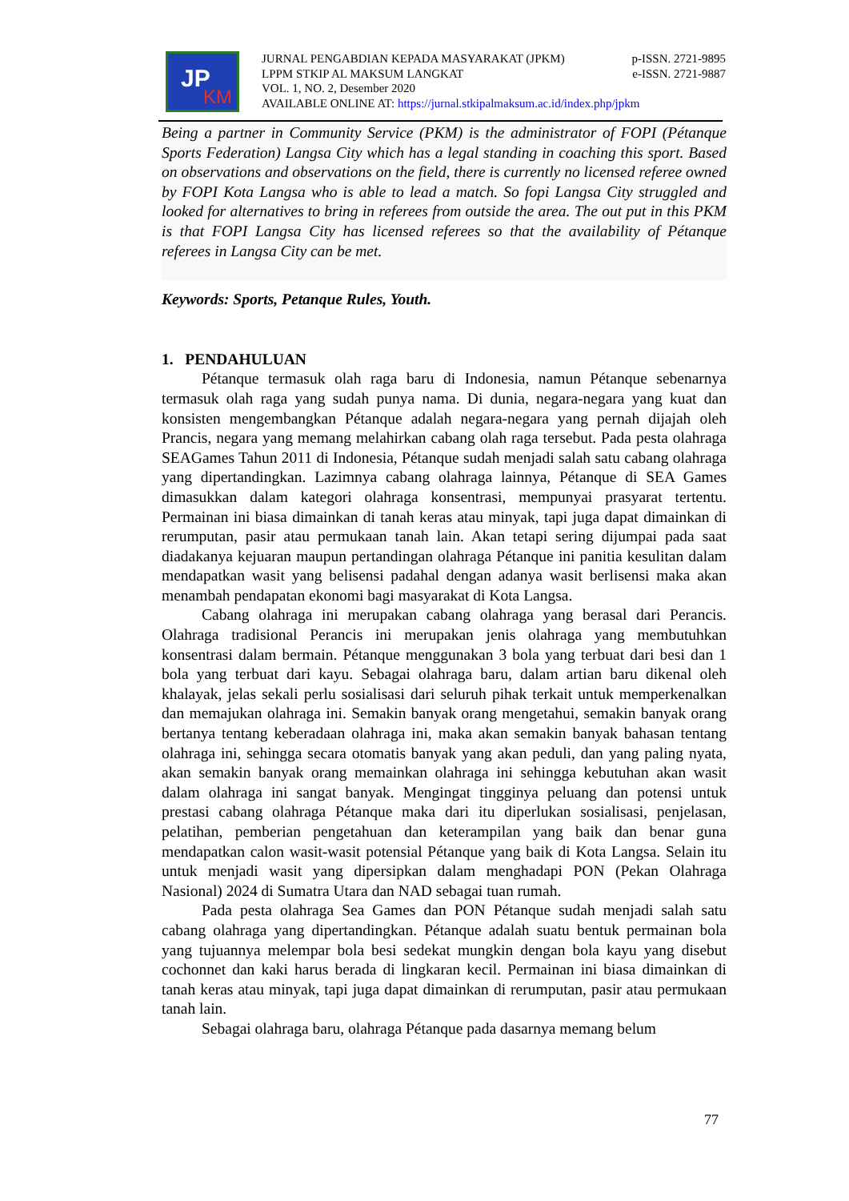JP
KM
JURNAL PENGABDIAN KEPADA MASYARAKAT (JPKM) p-ISSN. 2721-9895
LPPM STKIP AL MAKSUM LANGKAT e-ISSN. 2721-9887
VOL. 1, NO. 2, Desember 2020
AVAILABLE ONLINE AT: https://jurnal.stkipalmaksum.ac.id/index.php/jpkm
Being a partner in Community Service (PKM) is the administrator of FOPI (Pétanque Sports Federation) Langsa City which has a legal standing in coaching this sport. Based on observations and observations on the field, there is currently no licensed referee owned by FOPI Kota Langsa who is able to lead a match. So fopi Langsa City struggled and looked for alternatives to bring in referees from outside the area. The out put in this PKM is that FOPI Langsa City has licensed referees so that the availability of Pétanque referees in Langsa City can be met.
Keywords: Sports, Petanque Rules, Youth.
1. PENDAHULUAN
Pétanque termasuk olah raga baru di Indonesia, namun Pétanque sebenarnya termasuk olah raga yang sudah punya nama. Di dunia, negara-negara yang kuat dan konsisten mengembangkan Pétanque adalah negara-negara yang pernah dijajah oleh Prancis, negara yang memang melahirkan cabang olah raga tersebut. Pada pesta olahraga SEAGames Tahun 2011 di Indonesia, Pétanque sudah menjadi salah satu cabang olahraga yang dipertandingkan. Lazimnya cabang olahraga lainnya, Pétanque di SEA Games dimasukkan dalam kategori olahraga konsentrasi, mempunyai prasyarat tertentu. Permainan ini biasa dimainkan di tanah keras atau minyak, tapi juga dapat dimainkan di rerumputan, pasir atau permukaan tanah lain. Akan tetapi sering dijumpai pada saat diadakanya kejuaran maupun pertandingan olahraga Pétanque ini panitia kesulitan dalam mendapatkan wasit yang belisensi padahal dengan adanya wasit berlisensi maka akan menambah pendapatan ekonomi bagi masyarakat di Kota Langsa.
Cabang olahraga ini merupakan cabang olahraga yang berasal dari Perancis. Olahraga tradisional Perancis ini merupakan jenis olahraga yang membutuhkan konsentrasi dalam bermain. Pétanque menggunakan 3 bola yang terbuat dari besi dan 1 bola yang terbuat dari kayu. Sebagai olahraga baru, dalam artian baru dikenal oleh khalayak, jelas sekali perlu sosialisasi dari seluruh pihak terkait untuk memperkenalkan dan memajukan olahraga ini. Semakin banyak orang mengetahui, semakin banyak orang bertanya tentang keberadaan olahraga ini, maka akan semakin banyak bahasan tentang olahraga ini, sehingga secara otomatis banyak yang akan peduli, dan yang paling nyata, akan semakin banyak orang memainkan olahraga ini sehingga kebutuhan akan wasit dalam olahraga ini sangat banyak. Mengingat tingginya peluang dan potensi untuk prestasi cabang olahraga Pétanque maka dari itu diperlukan sosialisasi, penjelasan, pelatihan, pemberian pengetahuan dan keterampilan yang baik dan benar guna mendapatkan calon wasit-wasit potensial Pétanque yang baik di Kota Langsa. Selain itu untuk menjadi wasit yang dipersipkan dalam menghadapi PON (Pekan Olahraga Nasional) 2024 di Sumatra Utara dan NAD sebagai tuan rumah.
Pada pesta olahraga Sea Games dan PON Pétanque sudah menjadi salah satu cabang olahraga yang dipertandingkan. Pétanque adalah suatu bentuk permainan bola yang tujuannya melempar bola besi sedekat mungkin dengan bola kayu yang disebut cochonnet dan kaki harus berada di lingkaran kecil. Permainan ini biasa dimainkan di tanah keras atau minyak, tapi juga dapat dimainkan di rerumputan, pasir atau permukaan tanah lain.
Sebagai olahraga baru, olahraga Pétanque pada dasarnya memang belum
77